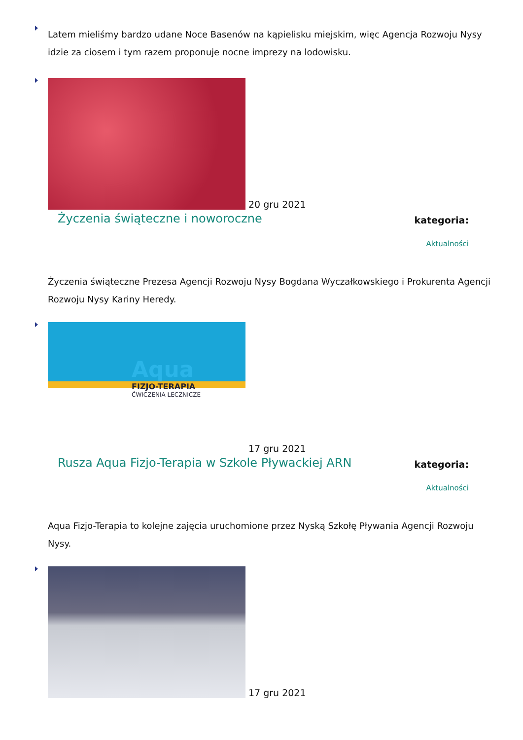Latem mieliśmy bardzo udane Noce Basenów na kąpielisku miejskim, więc Agencja Rozwoju Nysy idzie za ciosem i tym razem proponuje nocne imprezy na lodowisku.
20 gru 2021
Życzenia świąteczne i noworoczne kategoria:
Aktualności
Życzenia świąteczne Prezesa Agencji Rozwoju Nysy Bogdana Wyczałkowskiego i Prokurenta Agencji Rozwoju Nysy Kariny Heredy.
Aqua
FIZJO-TERAPIA
ĆWICZENIA LECZNICZE
17 gru 2021
Rusza Aqua Fizjo-Terapia w Szkole Pływackiej ARN kategoria:
Aktualności
Aqua Fizjo-Terapia to kolejne zajęcia uruchomione przez Nyską Szkołę Pływania Agencji Rozwoju Nysy.
17 gru 2021